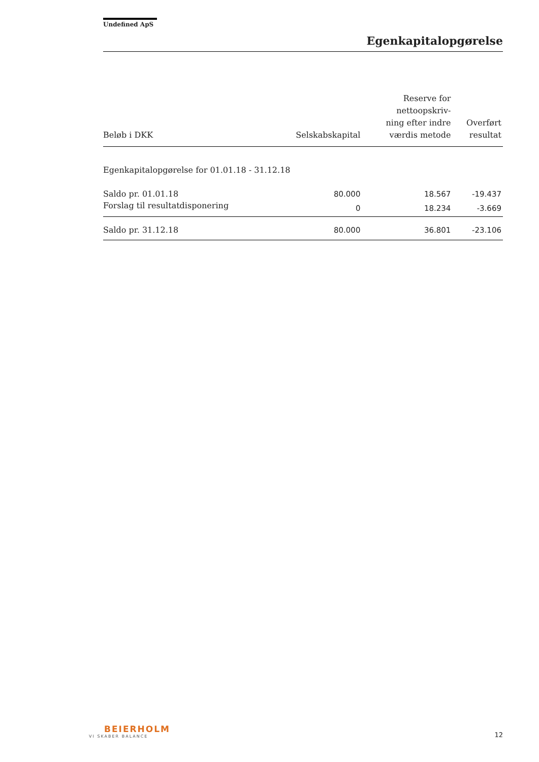Undefined ApS
Egenkapitalopgørelse
| Beløb i DKK | Selskabskapital | Reserve for nettoopskriv- ning efter indre værdis metode | Overført resultat |
| --- | --- | --- | --- |
| Egenkapitalopgørelse for 01.01.18 - 31.12.18 | | | |
| Saldo pr. 01.01.18 | 80.000 | 18.567 | -19.437 |
| Forslag til resultatdisponering | 0 | 18.234 | -3.669 |
| Saldo pr. 31.12.18 | 80.000 | 36.801 | -23.106 |
BEIERHOLM
VI SKABER BALANCE
12